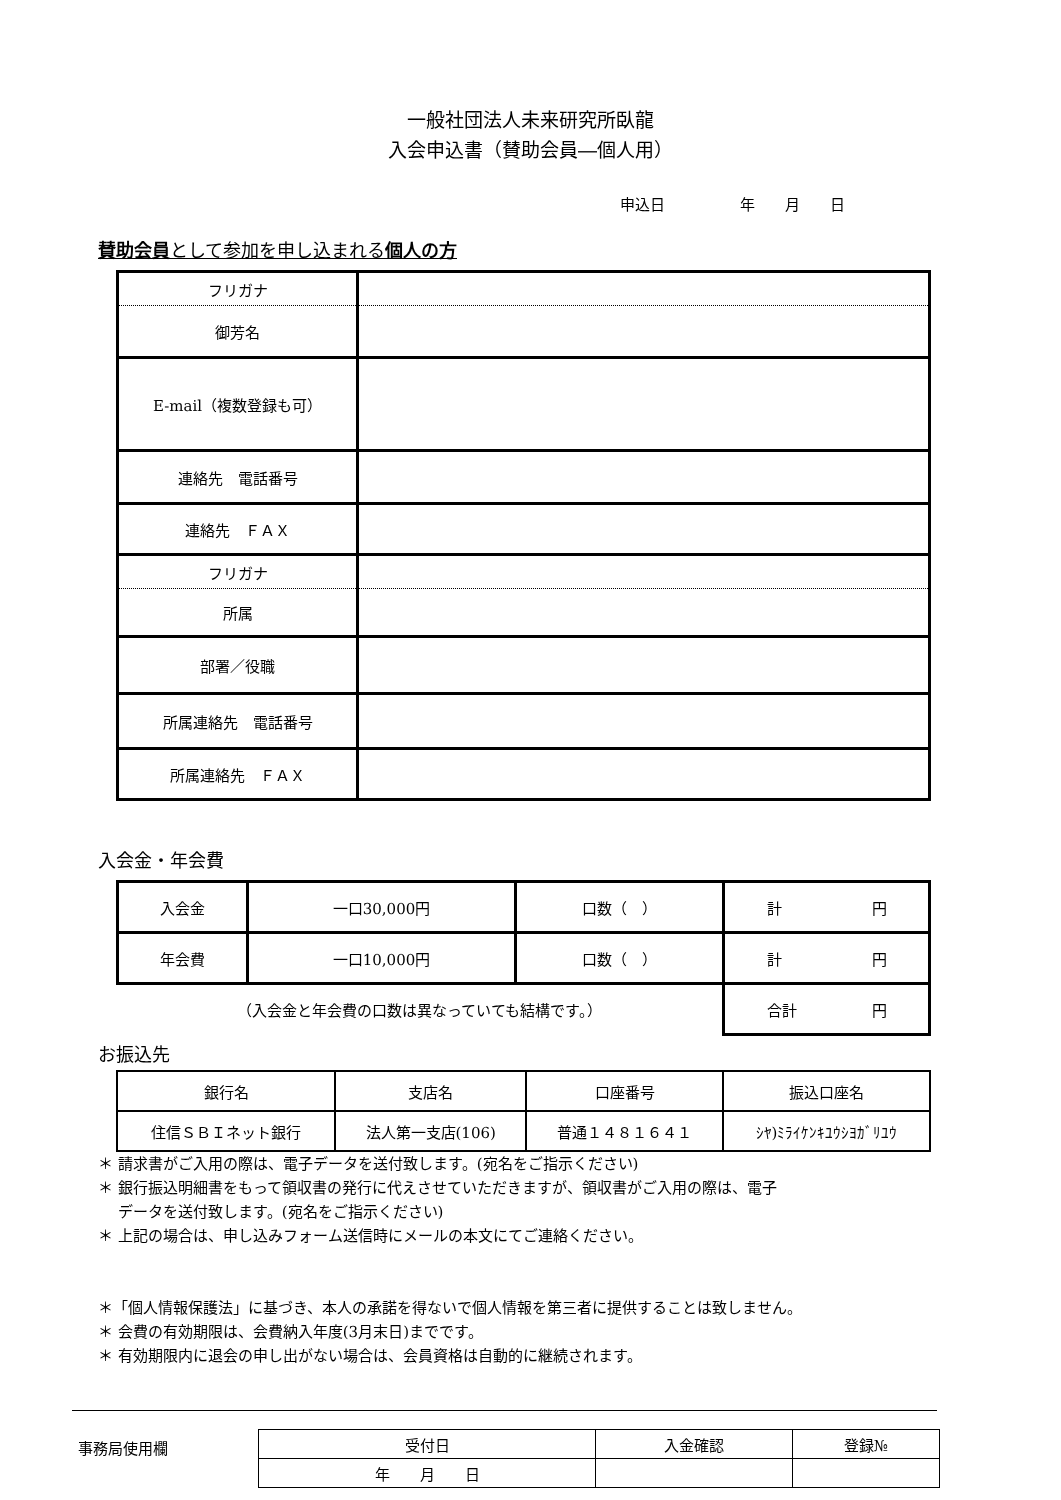一般社団法人未来研究所臥龍
入会申込書（賛助会員―個人用）
申込日　年　　月　　日
賛助会員として参加を申し込まれる個人の方
| フリガナ | |
| 御芳名 | |
| E-mail（複数登録も可） | |
| 連絡先 電話番号 | |
| 連絡先 ＦＡＸ | |
| フリガナ | |
| 所属 | |
| 部署／役職 | |
| 所属連絡先 電話番号 | |
| 所属連絡先 ＦＡＸ | |
入会金・年会費
| 入会金 | 一口30,000円 | 口数（ ） | 計 円 |
| 年会費 | 一口10,000円 | 口数（ ） | 計 円 |
| （入会金と年会費の口数は異なっていても結構です。） | | | 合計 円 |
お振込先
| 銀行名 | 支店名 | 口座番号 | 振込口座名 |
| 住信ＳＢＩネット銀行 | 法人第一支店(106) | 普通１４８１６４１ | ｼﾔ)ﾐﾗｲｹﾝｷﾕｳｼﾖｶﾞﾘﾕｳ |
＊ 請求書がご入用の際は、電子データを送付致します。(宛名をご指示ください)
＊ 銀行振込明細書をもって領収書の発行に代えさせていただきますが、領収書がご入用の際は、電子
　 データを送付致します。(宛名をご指示ください)
＊ 上記の場合は、申し込みフォーム送信時にメールの本文にてご連絡ください。
＊「個人情報保護法」に基づき、本人の承諾を得ないで個人情報を第三者に提供することは致しません。
＊ 会費の有効期限は、会費納入年度(3月末日)までです。
＊ 有効期限内に退会の申し出がない場合は、会員資格は自動的に継続されます。
事務局使用欄
| 受付日 | 入金確認 | 登録№ |
| 年 月 日 | | |